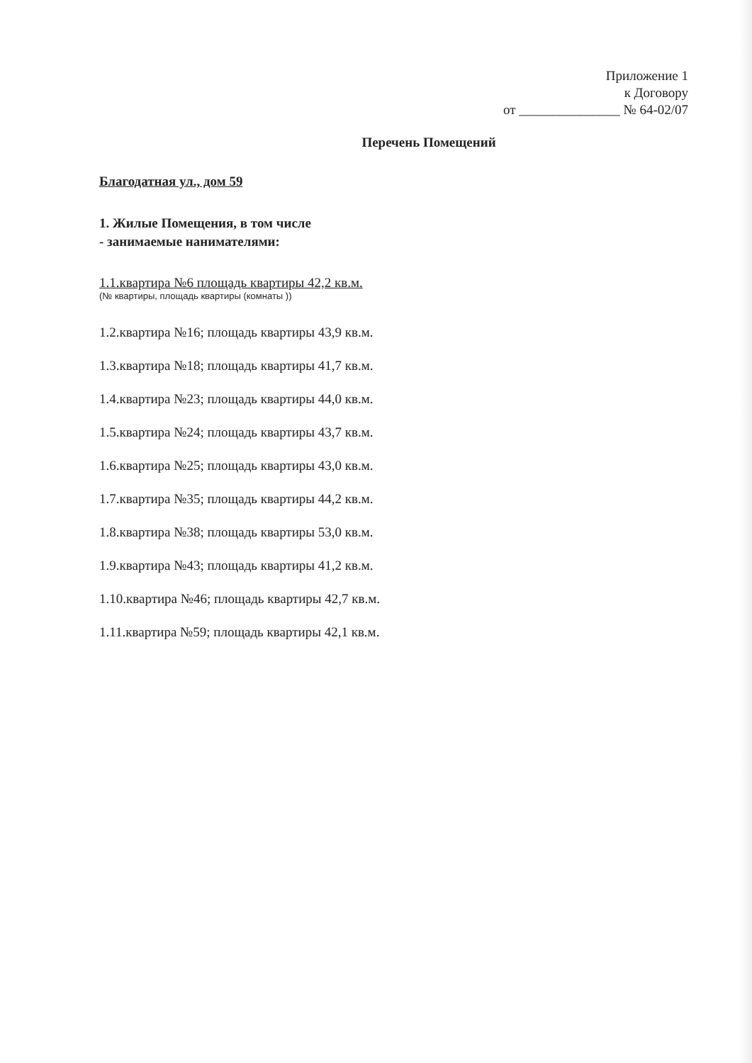Приложение 1
к Договору
от _______________ № 64-02/07
Перечень Помещений
Благодатная ул., дом 59
1. Жилые Помещения, в том числе
- занимаемые нанимателями:
1.1.квартира №6 площадь квартиры 42,2 кв.м.
(№ квартиры, площадь квартиры (комнаты ))
1.2.квартира №16; площадь квартиры 43,9 кв.м.
1.3.квартира №18; площадь квартиры 41,7 кв.м.
1.4.квартира №23; площадь квартиры 44,0 кв.м.
1.5.квартира №24; площадь квартиры 43,7 кв.м.
1.6.квартира №25; площадь квартиры 43,0 кв.м.
1.7.квартира №35; площадь квартиры 44,2 кв.м.
1.8.квартира №38; площадь квартиры 53,0 кв.м.
1.9.квартира №43; площадь квартиры 41,2 кв.м.
1.10.квартира №46; площадь квартиры 42,7 кв.м.
1.11.квартира №59; площадь квартиры 42,1 кв.м.